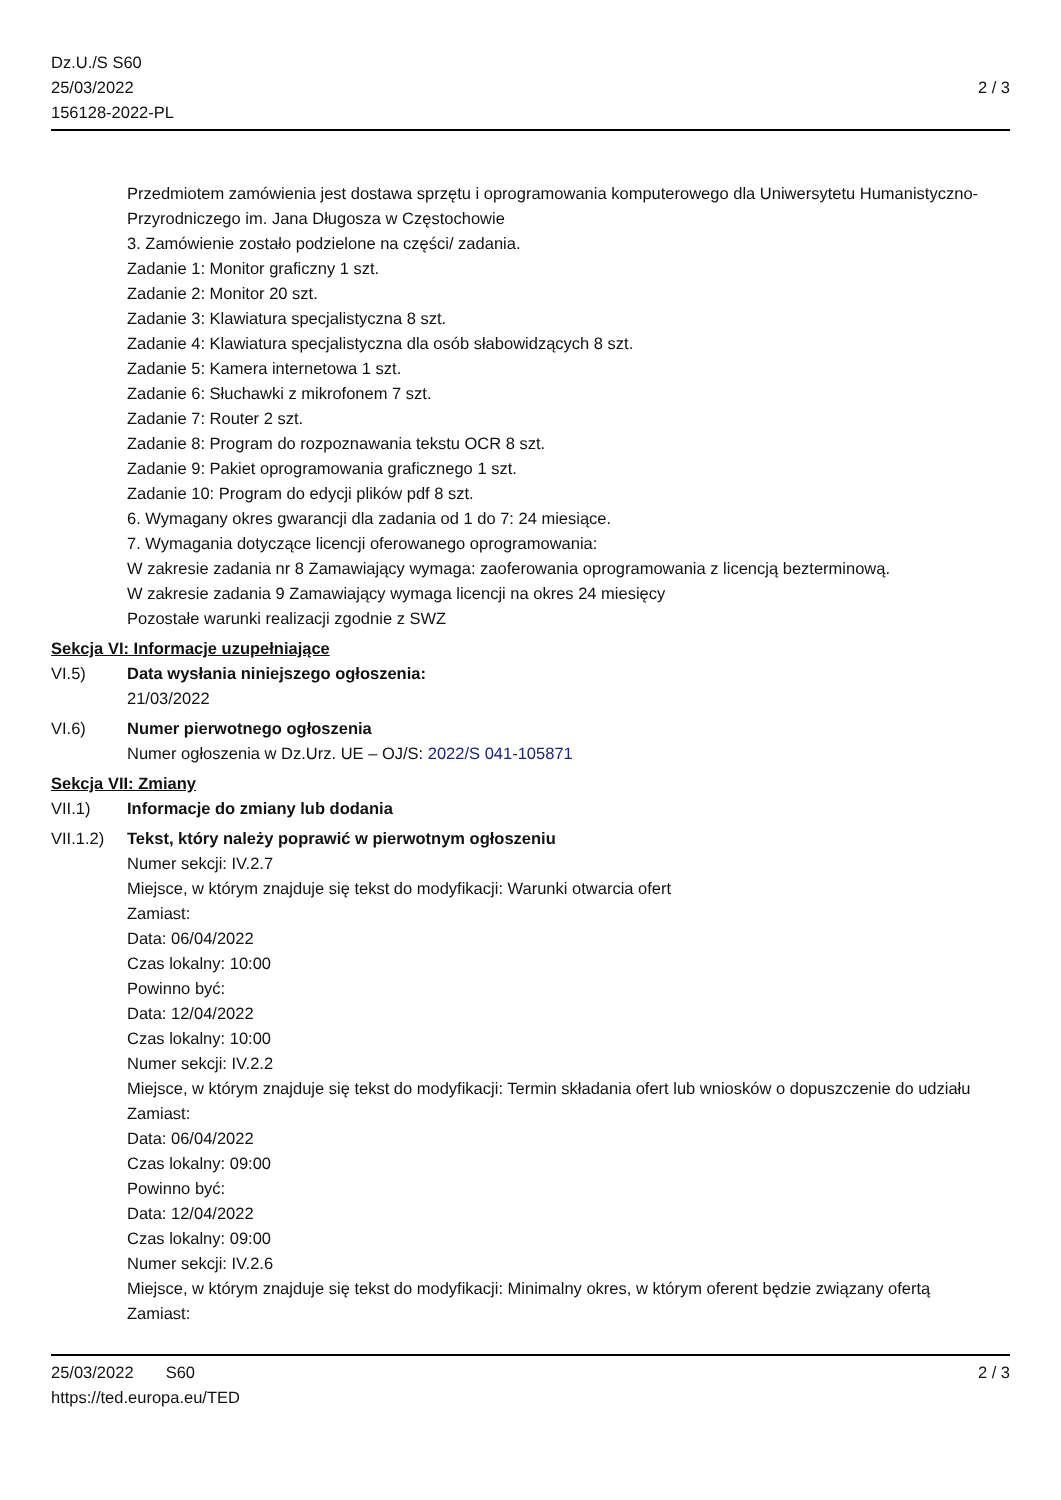Dz.U./S S60
25/03/2022
156128-2022-PL
2 / 3
Przedmiotem zamówienia jest dostawa sprzętu i oprogramowania komputerowego dla Uniwersytetu Humanistyczno-Przyrodniczego im. Jana Długosza w Częstochowie
3. Zamówienie zostało podzielone na części/ zadania.
Zadanie 1: Monitor graficzny 1 szt.
Zadanie 2: Monitor 20 szt.
Zadanie 3: Klawiatura specjalistyczna 8 szt.
Zadanie 4: Klawiatura specjalistyczna dla osób słabowidzących 8 szt.
Zadanie 5: Kamera internetowa 1 szt.
Zadanie 6: Słuchawki z mikrofonem 7 szt.
Zadanie 7: Router 2 szt.
Zadanie 8: Program do rozpoznawania tekstu OCR 8 szt.
Zadanie 9: Pakiet oprogramowania graficznego 1 szt.
Zadanie 10: Program do edycji plików pdf 8 szt.
6. Wymagany okres gwarancji dla zadania od 1 do 7: 24 miesiące.
7. Wymagania dotyczące licencji oferowanego oprogramowania:
W zakresie zadania nr 8 Zamawiający wymaga: zaoferowania oprogramowania z licencją bezterminową.
W zakresie zadania 9 Zamawiający wymaga licencji na okres 24 miesięcy
Pozostałe warunki realizacji zgodnie z SWZ
Sekcja VI: Informacje uzupełniające
VI.5) Data wysłania niniejszego ogłoszenia:
21/03/2022
VI.6) Numer pierwotnego ogłoszenia
Numer ogłoszenia w Dz.Urz. UE – OJ/S: 2022/S 041-105871
Sekcja VII: Zmiany
VII.1) Informacje do zmiany lub dodania
VII.1.2)
Tekst, który należy poprawić w pierwotnym ogłoszeniu
Numer sekcji: IV.2.7
Miejsce, w którym znajduje się tekst do modyfikacji: Warunki otwarcia ofert
Zamiast:
Data: 06/04/2022
Czas lokalny: 10:00
Powinno być:
Data: 12/04/2022
Czas lokalny: 10:00
Numer sekcji: IV.2.2
Miejsce, w którym znajduje się tekst do modyfikacji: Termin składania ofert lub wniosków o dopuszczenie do udziału
Zamiast:
Data: 06/04/2022
Czas lokalny: 09:00
Powinno być:
Data: 12/04/2022
Czas lokalny: 09:00
Numer sekcji: IV.2.6
Miejsce, w którym znajduje się tekst do modyfikacji: Minimalny okres, w którym oferent będzie związany ofertą
Zamiast:
25/03/2022 S60
https://ted.europa.eu/TED
2 / 3